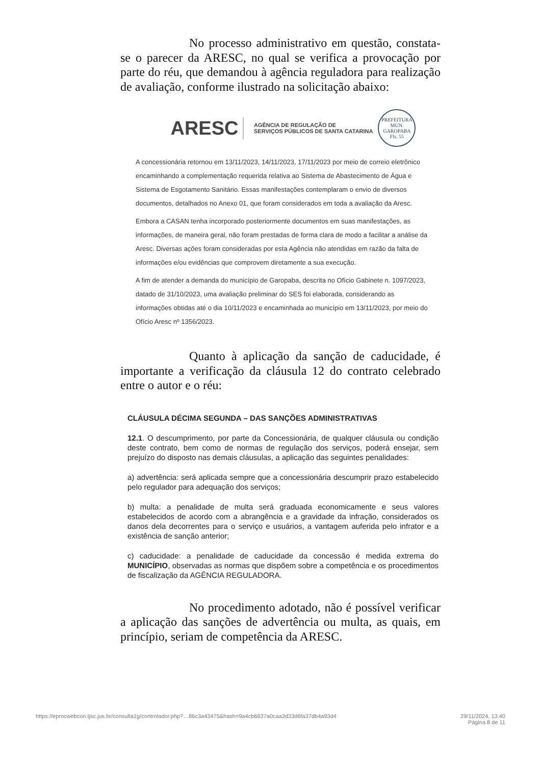No processo administrativo em questão, constata-se o parecer da ARESC, no qual se verifica a provocação por parte do réu, que demandou à agência reguladora para realização de avaliação, conforme ilustrado na solicitação abaixo:
ARESC
AGÊNCIA DE REGULAÇÃO DE
SERVIÇOS PÚBLICOS DE SANTA CATARINA
PREFEITURA MUN. GAROPABA
Fls. 55
A concessionária retornou em 13/11/2023, 14/11/2023, 17/11/2023 por meio de correio eletrônico encaminhando a complementação requerida relativa ao Sistema de Abastecimento de Água e Sistema de Esgotamento Sanitário. Essas manifestações contemplaram o envio de diversos documentos, detalhados no Anexo 01, que foram considerados em toda a avaliação da Aresc.
Embora a CASAN tenha incorporado posteriormente documentos em suas manifestações, as informações, de maneira geral, não foram prestadas de forma clara de modo a facilitar a análise da Aresc. Diversas ações foram consideradas por esta Agência não atendidas em razão da falta de informações e/ou evidências que comprovem diretamente a sua execução.
A fim de atender a demanda do município de Garopaba, descrita no Ofício Gabinete n. 1097/2023, datado de 31/10/2023, uma avaliação preliminar do SES foi elaborada, considerando as informações obtidas até o dia 10/11/2023 e encaminhada ao município em 13/11/2023, por meio do Ofício Aresc nº 1356/2023.
Quanto à aplicação da sanção de caducidade, é importante a verificação da cláusula 12 do contrato celebrado entre o autor e o réu:
CLÁUSULA DÉCIMA SEGUNDA – DAS SANÇÕES ADMINISTRATIVAS
12.1. O descumprimento, por parte da Concessionária, de qualquer cláusula ou condição deste contrato, bem como de normas de regulação dos serviços, poderá ensejar, sem prejuízo do disposto nas demais cláusulas, a aplicação das seguintes penalidades:
a) advertência: será aplicada sempre que a concessionária descumprir prazo estabelecido pelo regulador para adequação dos serviços;
b) multa: a penalidade de multa será graduada economicamente e seus valores estabelecidos de acordo com a abrangência e a gravidade da infração, considerados os danos dela decorrentes para o serviço e usuários, a vantagem auferida pelo infrator e a existência de sanção anterior;
c) caducidade: a penalidade de caducidade da concessão é medida extrema do MUNICÍPIO, observadas as normas que dispõem sobre a competência e os procedimentos de fiscalização da AGÊNCIA REGULADORA.
No procedimento adotado, não é possível verificar a aplicação das sanções de advertência ou multa, as quais, em princípio, seriam de competência da ARESC.
https://eprocwebcon.tjsc.jus.br/consulta1g/controlador.php?…86c3a43475&hash=9a4cb6637a0caa3d33d6fa37db4a93d4 29/11/2024, 13:40
Página 8 de 11